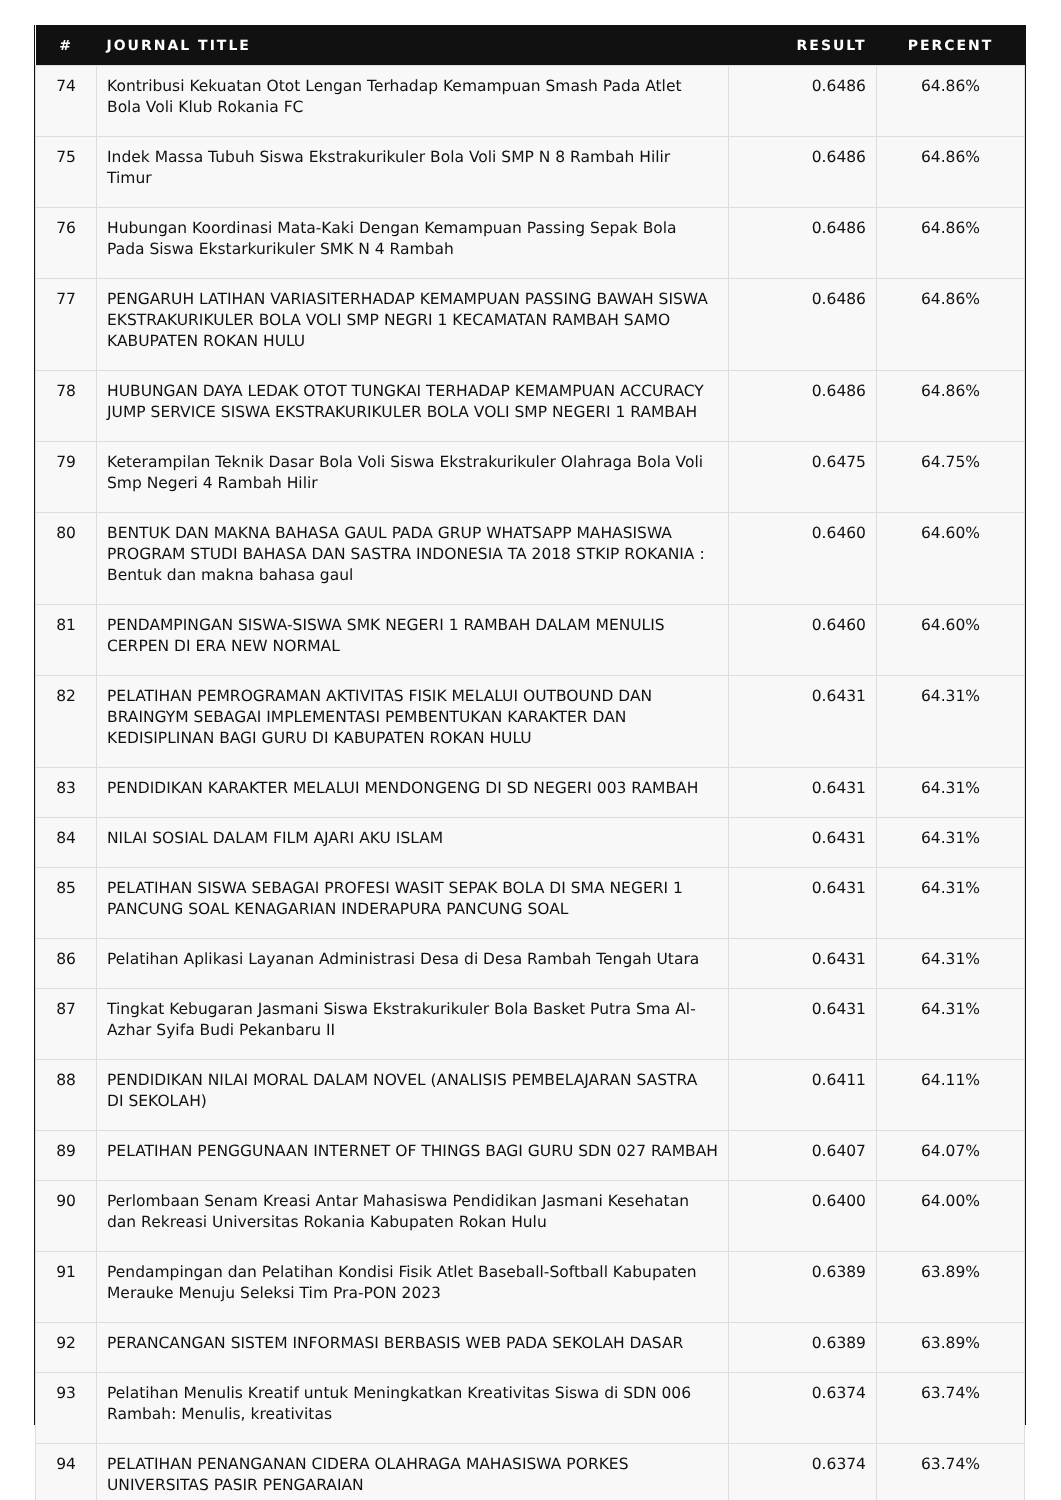| # | JOURNAL TITLE | RESULT | PERCENT |
| --- | --- | --- | --- |
| 74 | Kontribusi Kekuatan Otot Lengan Terhadap Kemampuan Smash Pada Atlet Bola Voli Klub Rokania FC | 0.6486 | 64.86% |
| 75 | Indek Massa Tubuh Siswa Ekstrakurikuler Bola Voli SMP N 8 Rambah Hilir Timur | 0.6486 | 64.86% |
| 76 | Hubungan Koordinasi Mata-Kaki Dengan Kemampuan Passing Sepak Bola Pada Siswa Ekstarkurikuler SMK N 4 Rambah | 0.6486 | 64.86% |
| 77 | PENGARUH LATIHAN VARIASITERHADAP KEMAMPUAN PASSING BAWAH SISWA EKSTRAKURIKULER BOLA VOLI SMP NEGRI 1 KECAMATAN RAMBAH SAMO KABUPATEN ROKAN HULU | 0.6486 | 64.86% |
| 78 | HUBUNGAN DAYA LEDAK OTOT TUNGKAI TERHADAP KEMAMPUAN ACCURACY JUMP SERVICE SISWA EKSTRAKURIKULER BOLA VOLI SMP NEGERI 1 RAMBAH | 0.6486 | 64.86% |
| 79 | Keterampilan Teknik Dasar Bola Voli Siswa Ekstrakurikuler Olahraga Bola Voli Smp Negeri 4 Rambah Hilir | 0.6475 | 64.75% |
| 80 | BENTUK DAN MAKNA BAHASA GAUL PADA GRUP WHATSAPP MAHASISWA PROGRAM STUDI BAHASA DAN SASTRA INDONESIA TA 2018 STKIP ROKANIA : Bentuk dan makna bahasa gaul | 0.6460 | 64.60% |
| 81 | PENDAMPINGAN SISWA-SISWA SMK NEGERI 1 RAMBAH DALAM MENULIS CERPEN DI ERA NEW NORMAL | 0.6460 | 64.60% |
| 82 | PELATIHAN PEMROGRAMAN AKTIVITAS FISIK MELALUI OUTBOUND DAN BRAINGYM SEBAGAI IMPLEMENTASI PEMBENTUKAN KARAKTER DAN KEDISIPLINAN BAGI GURU DI KABUPATEN ROKAN HULU | 0.6431 | 64.31% |
| 83 | PENDIDIKAN KARAKTER MELALUI MENDONGENG DI SD NEGERI 003 RAMBAH | 0.6431 | 64.31% |
| 84 | NILAI SOSIAL DALAM FILM AJARI AKU ISLAM | 0.6431 | 64.31% |
| 85 | PELATIHAN SISWA SEBAGAI PROFESI WASIT SEPAK BOLA DI SMA NEGERI 1 PANCUNG SOAL KENAGARIAN INDERAPURA PANCUNG SOAL | 0.6431 | 64.31% |
| 86 | Pelatihan Aplikasi Layanan Administrasi Desa di Desa Rambah Tengah Utara | 0.6431 | 64.31% |
| 87 | Tingkat Kebugaran Jasmani Siswa Ekstrakurikuler Bola Basket Putra Sma Al-Azhar Syifa Budi Pekanbaru II | 0.6431 | 64.31% |
| 88 | PENDIDIKAN NILAI MORAL DALAM NOVEL (ANALISIS PEMBELAJARAN SASTRA DI SEKOLAH) | 0.6411 | 64.11% |
| 89 | PELATIHAN PENGGUNAAN INTERNET OF THINGS BAGI GURU SDN 027 RAMBAH | 0.6407 | 64.07% |
| 90 | Perlombaan Senam Kreasi Antar Mahasiswa Pendidikan Jasmani Kesehatan dan Rekreasi Universitas Rokania Kabupaten Rokan Hulu | 0.6400 | 64.00% |
| 91 | Pendampingan dan Pelatihan Kondisi Fisik Atlet Baseball-Softball Kabupaten Merauke Menuju Seleksi Tim Pra-PON 2023 | 0.6389 | 63.89% |
| 92 | PERANCANGAN SISTEM INFORMASI BERBASIS WEB PADA SEKOLAH DASAR | 0.6389 | 63.89% |
| 93 | Pelatihan Menulis Kreatif untuk Meningkatkan Kreativitas Siswa di SDN 006 Rambah: Menulis, kreativitas | 0.6374 | 63.74% |
| 94 | PELATIHAN PENANGANAN CIDERA OLAHRAGA MAHASISWA PORKES UNIVERSITAS PASIR PENGARAIAN | 0.6374 | 63.74% |